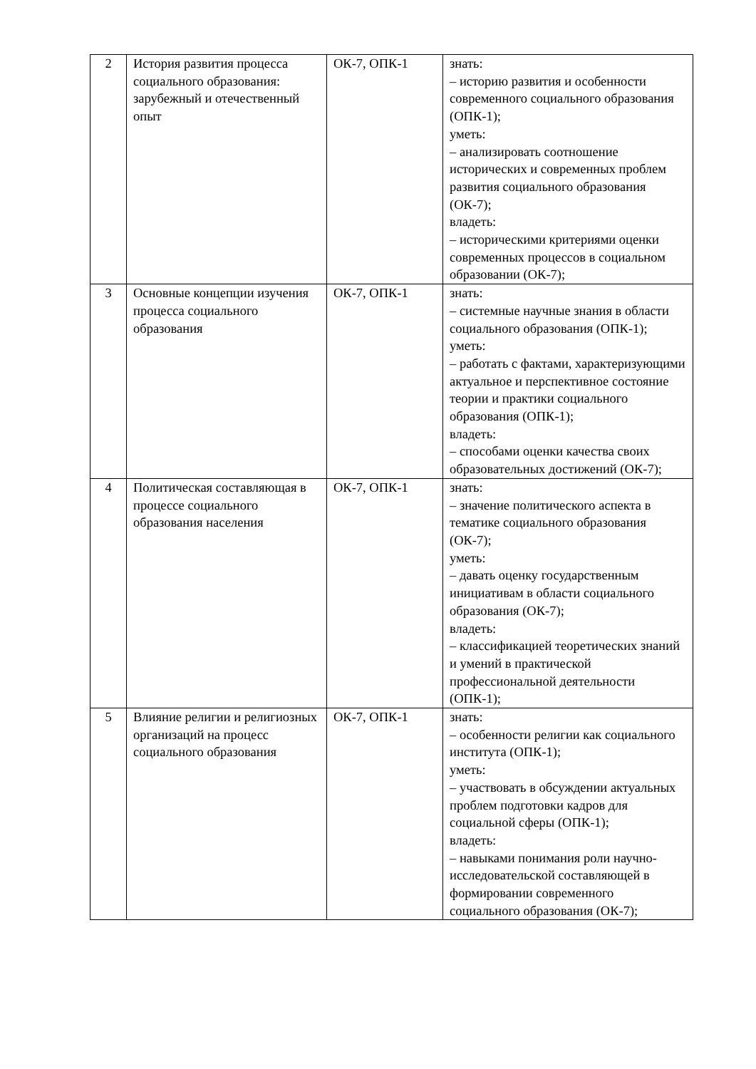| 2 | История развития процесса социального образования: зарубежный и отечественный опыт | ОК-7, ОПК-1 | знать: – историю развития и особенности современного социального образования (ОПК-1); уметь: – анализировать соотношение исторических и современных проблем развития социального образования (ОК-7); владеть: – историческими критериями оценки современных процессов в социальном образовании (ОК-7); |
| 3 | Основные концепции изучения процесса социального образования | ОК-7, ОПК-1 | знать: – системные научные знания в области социального образования (ОПК-1); уметь: – работать с фактами, характеризующими актуальное и перспективное состояние теории и практики социального образования (ОПК-1); владеть: – способами оценки качества своих образовательных достижений (ОК-7); |
| 4 | Политическая составляющая в процессе социального образования населения | ОК-7, ОПК-1 | знать: – значение политического аспекта в тематике социального образования (ОК-7); уметь: – давать оценку государственным инициативам в области социального образования (ОК-7); владеть: – классификацией теоретических знаний и умений в практической профессиональной деятельности (ОПК-1); |
| 5 | Влияние религии и религиозных организаций на процесс социального образования | ОК-7, ОПК-1 | знать: – особенности религии как социального института (ОПК-1); уметь: – участвовать в обсуждении актуальных проблем подготовки кадров для социальной сферы (ОПК-1); владеть: – навыками понимания роли научно-исследовательской составляющей в формировании современного социального образования (ОК-7); |